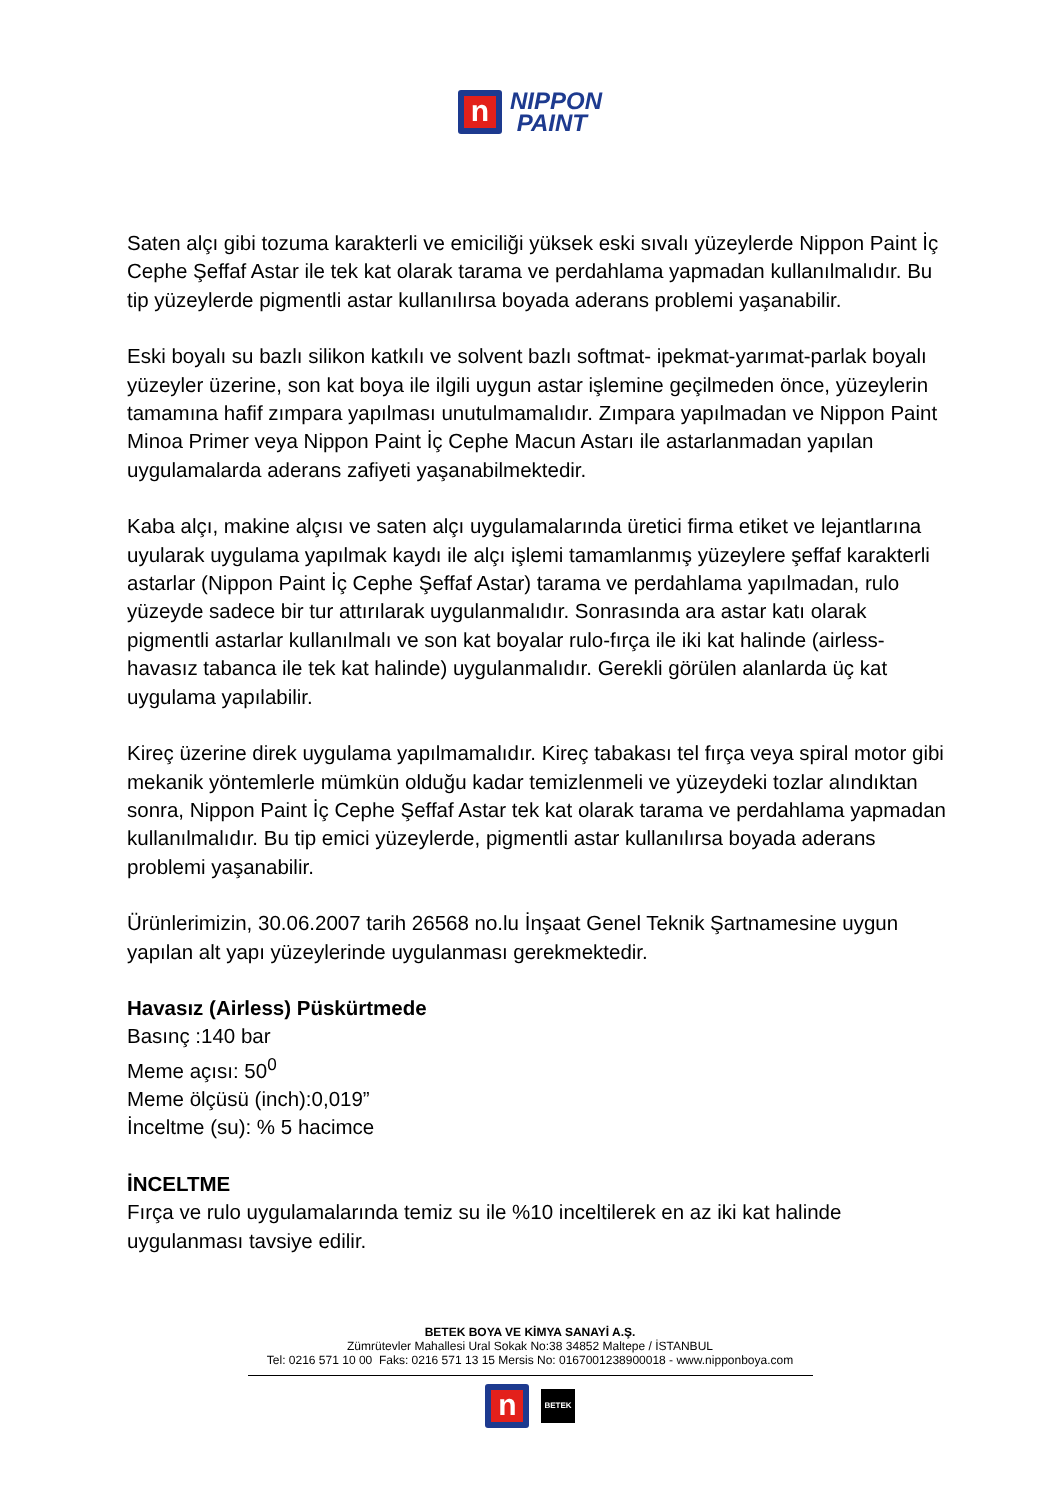n
NIPPON
PAINT
Saten alçı gibi tozuma karakterli ve emiciliği yüksek eski sıvalı yüzeylerde Nippon Paint İç Cephe Şeffaf Astar ile tek kat olarak tarama ve perdahlama yapmadan kullanılmalıdır. Bu tip yüzeylerde pigmentli astar kullanılırsa boyada aderans problemi yaşanabilir.
Eski boyalı su bazlı silikon katkılı ve solvent bazlı softmat- ipekmat-yarımat-parlak boyalı yüzeyler üzerine, son kat boya ile ilgili uygun astar işlemine geçilmeden önce, yüzeylerin tamamına hafif zımpara yapılması unutulmamalıdır. Zımpara yapılmadan ve Nippon Paint Minoa Primer veya Nippon Paint İç Cephe Macun Astarı ile astarlanmadan yapılan uygulamalarda aderans zafiyeti yaşanabilmektedir.
Kaba alçı, makine alçısı ve saten alçı uygulamalarında üretici firma etiket ve lejantlarına uyularak uygulama yapılmak kaydı ile alçı işlemi tamamlanmış yüzeylere şeffaf karakterli astarlar (Nippon Paint İç Cephe Şeffaf Astar) tarama ve perdahlama yapılmadan, rulo yüzeyde sadece bir tur attırılarak uygulanmalıdır. Sonrasında ara astar katı olarak pigmentli astarlar kullanılmalı ve son kat boyalar rulo-fırça ile iki kat halinde (airless-havasız tabanca ile tek kat halinde) uygulanmalıdır. Gerekli görülen alanlarda üç kat uygulama yapılabilir.
Kireç üzerine direk uygulama yapılmamalıdır. Kireç tabakası tel fırça veya spiral motor gibi mekanik yöntemlerle mümkün olduğu kadar temizlenmeli ve yüzeydeki tozlar alındıktan sonra, Nippon Paint İç Cephe Şeffaf Astar tek kat olarak tarama ve perdahlama yapmadan kullanılmalıdır. Bu tip emici yüzeylerde, pigmentli astar kullanılırsa boyada aderans problemi yaşanabilir.
Ürünlerimizin, 30.06.2007 tarih 26568 no.lu İnşaat Genel Teknik Şartnamesine uygun yapılan alt yapı yüzeylerinde uygulanması gerekmektedir.
Havasız (Airless) Püskürtmede
Basınç :140 bar
Meme açısı: 50<sup>0</sup>
Meme ölçüsü (inch):0,019”
İnceltme (su): % 5 hacimce
İNCELTME
Fırça ve rulo uygulamalarında temiz su ile %10 inceltilerek en az iki kat halinde uygulanması tavsiye edilir.
BETEK BOYA VE KİMYA SANAYİ A.Ş.
Zümrütevler Mahallesi Ural Sokak No:38 34852 Maltepe / İSTANBUL
Tel: 0216 571 10 00 Faks: 0216 571 13 15 Mersis No: 0167001238900018 - www.nipponboya.com
n
BETEK